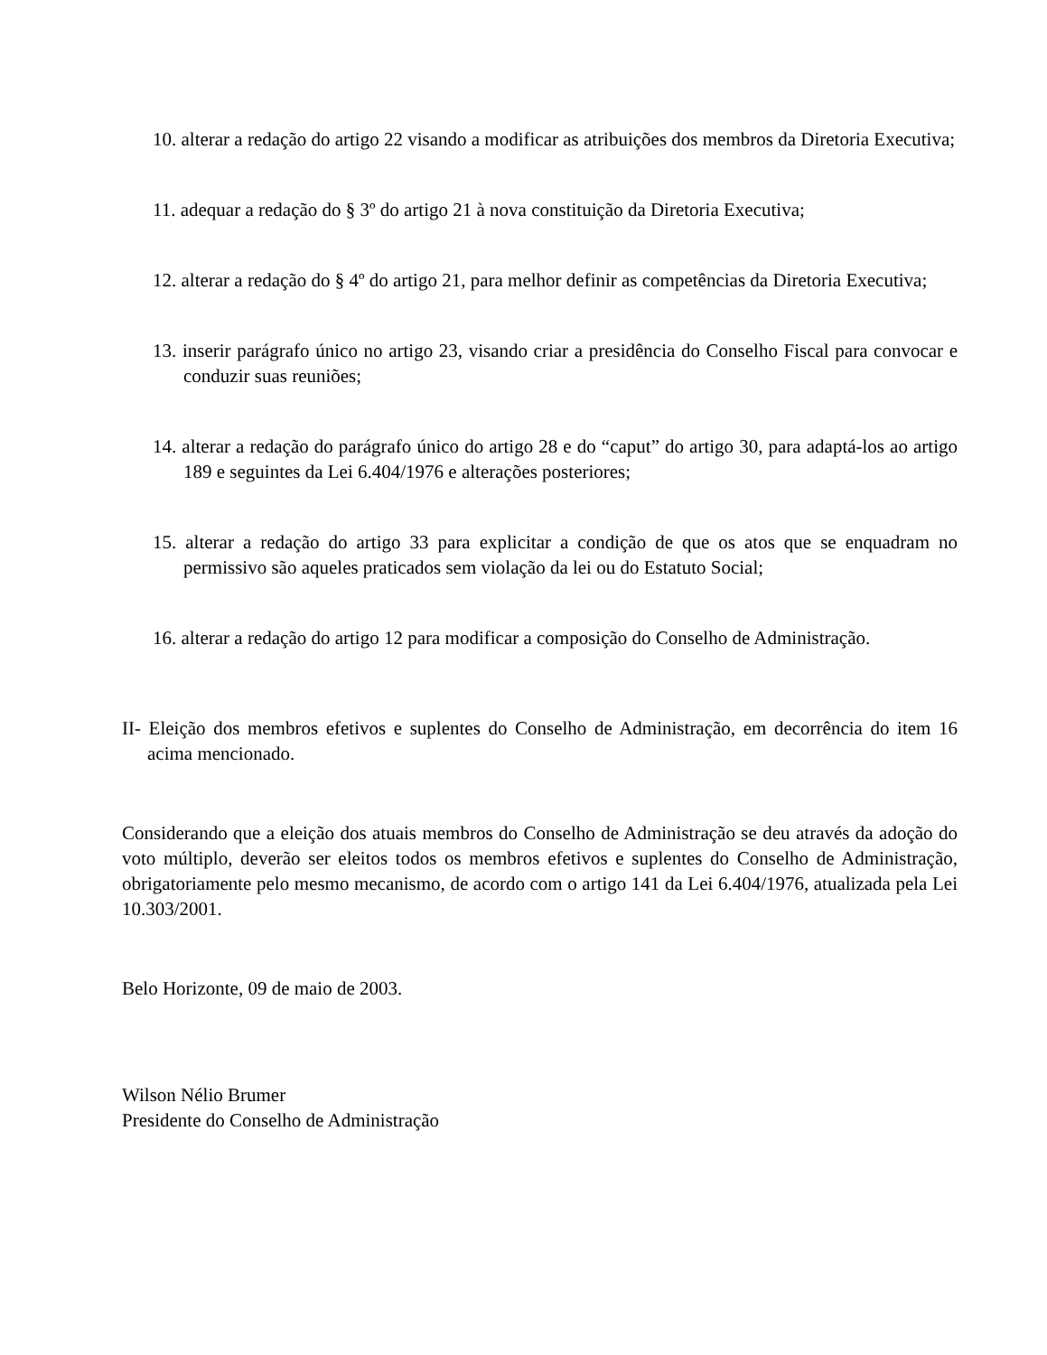10. alterar a redação do artigo 22 visando a modificar as atribuições dos membros da Diretoria Executiva;
11. adequar a redação do § 3º do artigo 21 à nova constituição da Diretoria Executiva;
12. alterar a redação do § 4º do artigo 21, para melhor definir as competências da Diretoria Executiva;
13. inserir parágrafo único no artigo 23, visando criar a presidência do Conselho Fiscal para convocar e conduzir suas reuniões;
14. alterar a redação do parágrafo único do artigo 28 e do “caput” do artigo 30, para adaptá-los ao artigo 189 e seguintes da Lei 6.404/1976 e alterações posteriores;
15. alterar a redação do artigo 33 para explicitar a condição de que os atos que se enquadram no permissivo são aqueles praticados sem violação da lei ou do Estatuto Social;
16. alterar a redação do artigo 12 para modificar a composição do Conselho de Administração.
II- Eleição dos membros efetivos e suplentes do Conselho de Administração, em decorrência do item 16 acima mencionado.
Considerando que a eleição dos atuais membros do Conselho de Administração se deu através da adoção do voto múltiplo, deverão ser eleitos todos os membros efetivos e suplentes do Conselho de Administração, obrigatoriamente pelo mesmo mecanismo, de acordo com o artigo 141 da Lei 6.404/1976, atualizada pela Lei 10.303/2001.
Belo Horizonte, 09 de maio de 2003.
Wilson Nélio Brumer
Presidente do Conselho de Administração